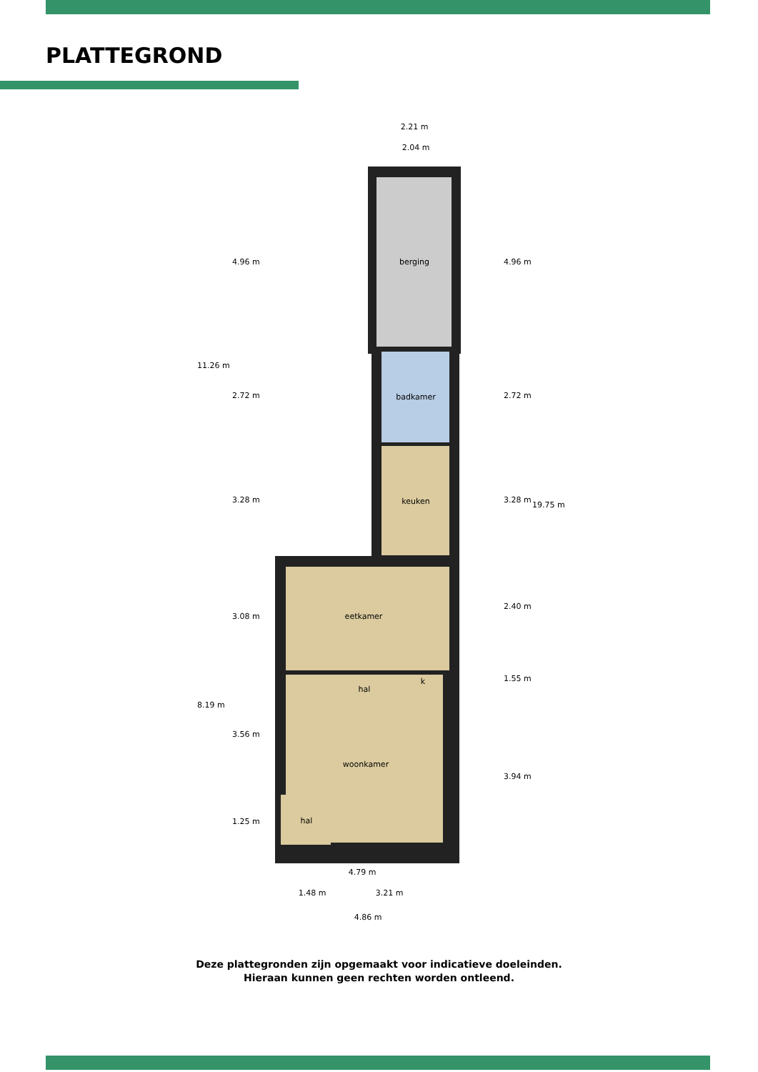PLATTEGROND
berging
badkamer
keuken
eetkamer
hal
k
woonkamer
hal
2.21 m
2.04 m
4.79 m
1.48 m
3.21 m
4.86 m
11.26 m
8.19 m
4.96 m
2.72 m
3.28 m
3.08 m
3.56 m
1.25 m
4.96 m
2.72 m
3.28 m
2.40 m
1.55 m
3.94 m
19.75 m
Deze plattegronden zijn opgemaakt voor indicatieve doeleinden.
Hieraan kunnen geen rechten worden ontleend.